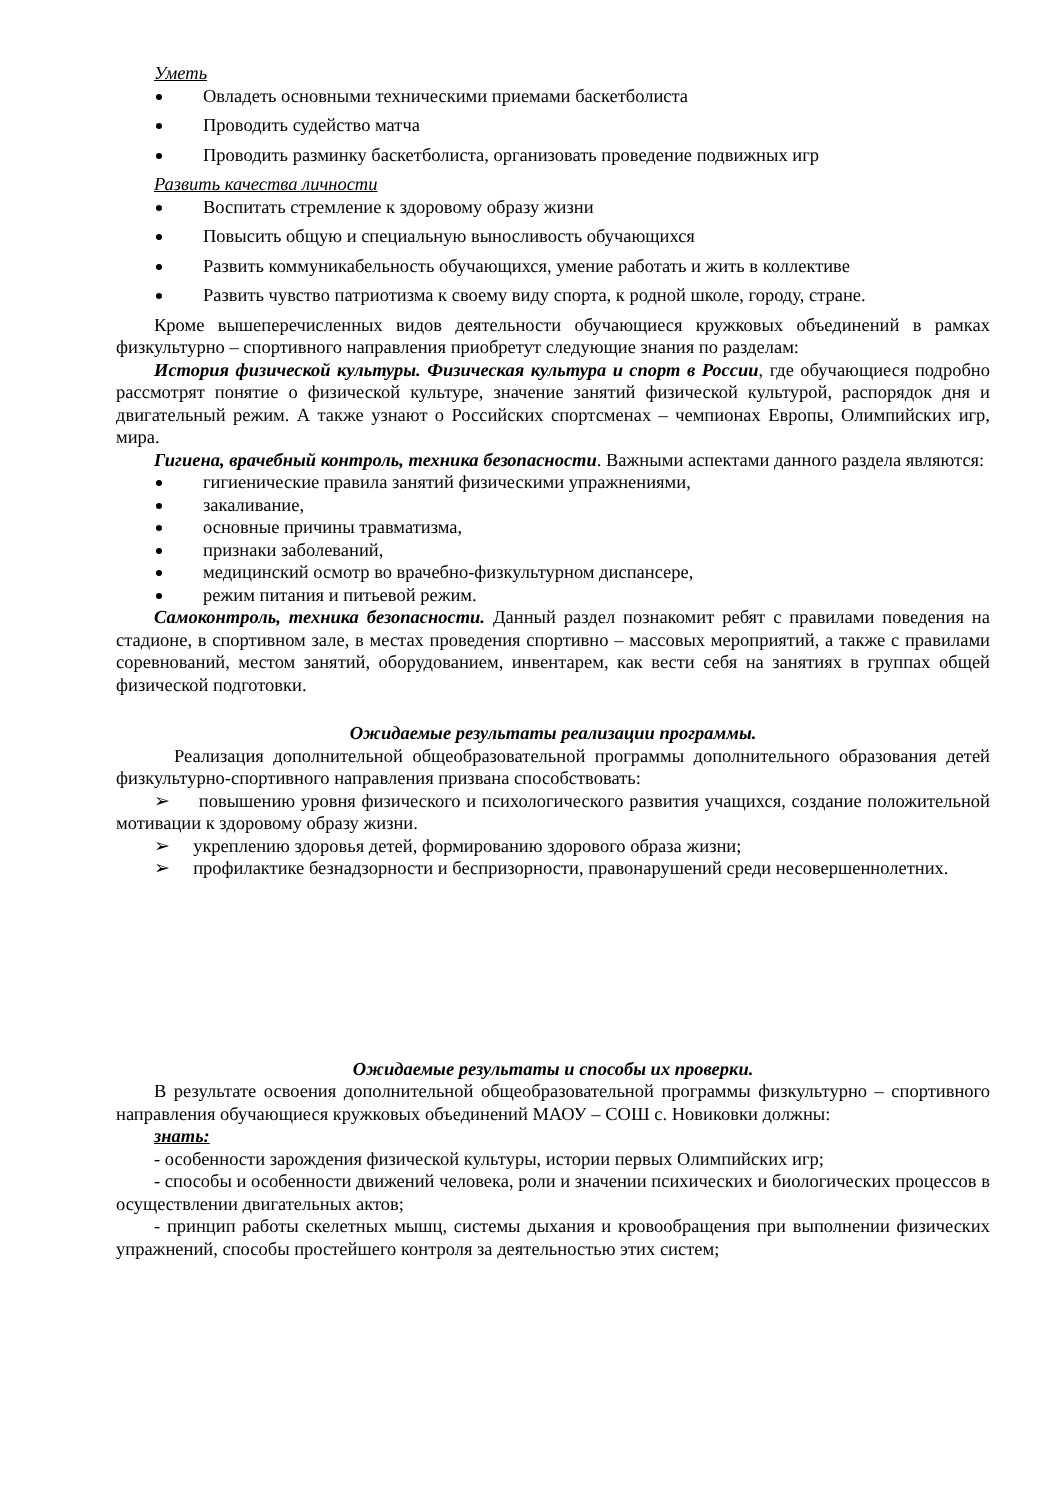Уметь
Овладеть основными техническими приемами баскетболиста
Проводить судейство матча
Проводить разминку баскетболиста, организовать проведение подвижных игр
Развить качества личности
Воспитать стремление к здоровому образу жизни
Повысить общую и специальную выносливость обучающихся
Развить коммуникабельность обучающихся, умение работать и жить в коллективе
Развить чувство патриотизма к своему виду спорта, к родной школе, городу, стране.
Кроме вышеперечисленных видов деятельности обучающиеся кружковых объединений в рамках физкультурно – спортивного направления приобретут следующие знания по разделам:
История физической культуры. Физическая культура и спорт в России, где обучающиеся подробно рассмотрят понятие о физической культуре, значение занятий физической культурой, распорядок дня и двигательный режим. А также узнают о Российских спортсменах – чемпионах Европы, Олимпийских игр, мира.
Гигиена, врачебный контроль, техника безопасности. Важными аспектами данного раздела являются:
гигиенические правила занятий физическими упражнениями,
закаливание,
основные причины травматизма,
признаки заболеваний,
медицинский осмотр во врачебно-физкультурном диспансере,
режим питания и питьевой режим.
Самоконтроль, техника безопасности. Данный раздел познакомит ребят с правилами поведения на стадионе, в спортивном зале, в местах проведения спортивно – массовых мероприятий, а также с правилами соревнований, местом занятий, оборудованием, инвентарем, как вести себя на занятиях в группах общей физической подготовки.
Ожидаемые результаты реализации программы.
Реализация дополнительной общеобразовательной программы дополнительного образования детей физкультурно-спортивного направления призвана способствовать:
➢ повышению уровня физического и психологического развития учащихся, создание положительной мотивации к здоровому образу жизни.
➢ укреплению здоровья детей, формированию здорового образа жизни;
➢ профилактике безнадзорности и беспризорности, правонарушений среди несовершеннолетних.
Ожидаемые результаты и способы их проверки.
В результате освоения дополнительной общеобразовательной программы физкультурно – спортивного направления обучающиеся кружковых объединений МАОУ – СОШ с. Новиковки должны:
знать:
- особенности зарождения физической культуры, истории первых Олимпийских игр;
- способы и особенности движений человека, роли и значении психических и биологических процессов в осуществлении двигательных актов;
- принцип работы скелетных мышц, системы дыхания и кровообращения при выполнении физических упражнений, способы простейшего контроля за деятельностью этих систем;